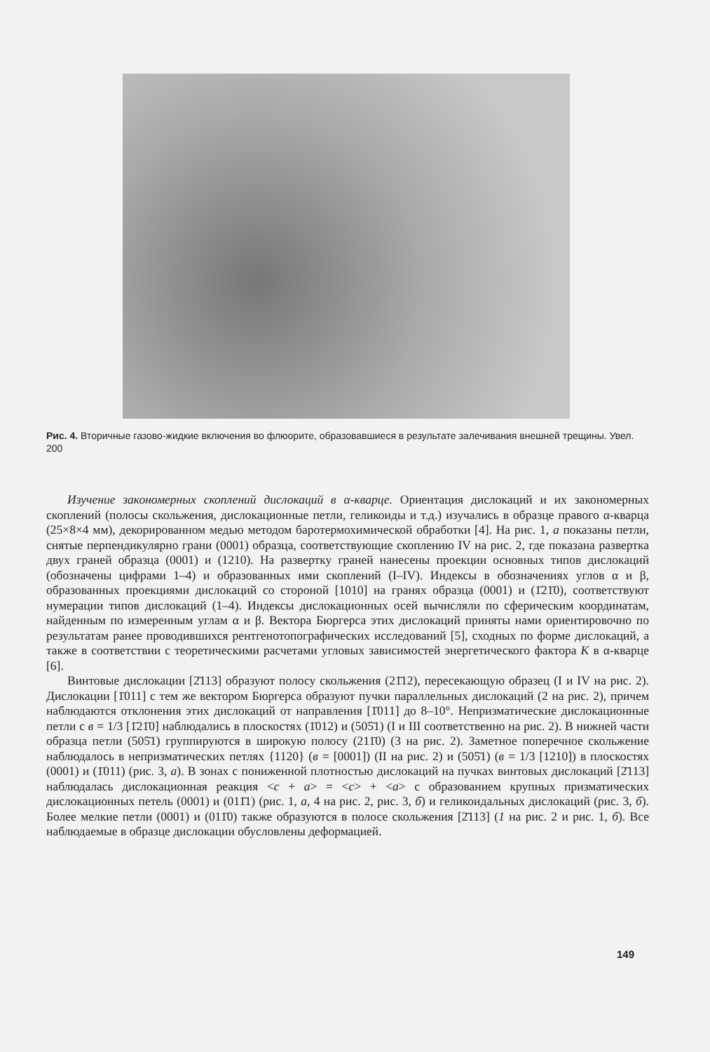Рис. 4. Вторичные газово-жидкие включения во флюорите, образовавшиеся в результате залечивания внешней трещины. Увел. 200
Изучение закономерных скоплений дислокаций в α-кварце. Ориентация дислокаций и их закономерных скоплений (полосы скольжения, дислокационные петли, геликоиды и т.д.) изучались в образце правого α-кварца (25×8×4 мм), декорированном медью методом баротермохимической обработки [4]. На рис. 1, а показаны петли, снятые перпендикулярно грани (0001) образца, соответствующие скоплению IV на рис. 2, где показана развертка двух граней образца (0001) и (1210). На развертку граней нанесены проекции основных типов дислокаций (обозначены цифрами 1–4) и образованных ими скоплений (I–IV). Индексы в обозначениях углов α и β, образованных проекциями дислокаций со стороной [1010] на гранях образца (0001) и (1̄21̄0), соответствуют нумерации типов дислокаций (1–4). Индексы дислокационных осей вычисляли по сферическим координатам, найденным по измеренным углам α и β. Вектора Бюргерса этих дислокаций приняты нами ориентировочно по результатам ранее проводившихся рентгенотопографических исследований [5], сходных по форме дислокаций, а также в соответствии с теоретическими расчетами угловых зависимостей энергетического фактора K в α-кварце [6].
Винтовые дислокации [2̄113] образуют полосу скольжения (21̄12), пересекающую образец (I и IV на рис. 2). Дислокации [1̄011] с тем же вектором Бюргерса образуют пучки параллельных дислокаций (2 на рис. 2), причем наблюдаются отклонения этих дислокаций от направления [1̄011] до 8–10°. Непризматические дислокационные петли с в = 1/3 [1̄21̄0] наблюдались в плоскостях (1̄012) и (505̄1) (I и III соответственно на рис. 2). В нижней части образца петли (505̄1) группируются в широкую полосу (211̄0) (3 на рис. 2). Заметное поперечное скольжение наблюдалось в непризматических петлях {1120} (в = [0001]) (II на рис. 2) и (505̄1) (в = 1/3 [1210]) в плоскостях (0001) и (1̄011) (рис. 3, а). В зонах с пониженной плотностью дислокаций на пучках винтовых дислокаций [2̄113] наблюдалась дислокационная реакция <c + a> = <c> + <a> с образованием крупных призматических дислокационных петель (0001) и (011̄1) (рис. 1, а, 4 на рис. 2, рис. 3, б) и геликоидальных дислокаций (рис. 3, б). Более мелкие петли (0001) и (011̄0) также образуются в полосе скольжения [2̄113] (1 на рис. 2 и рис. 1, б). Все наблюдаемые в образце дислокации обусловлены деформацией.
149